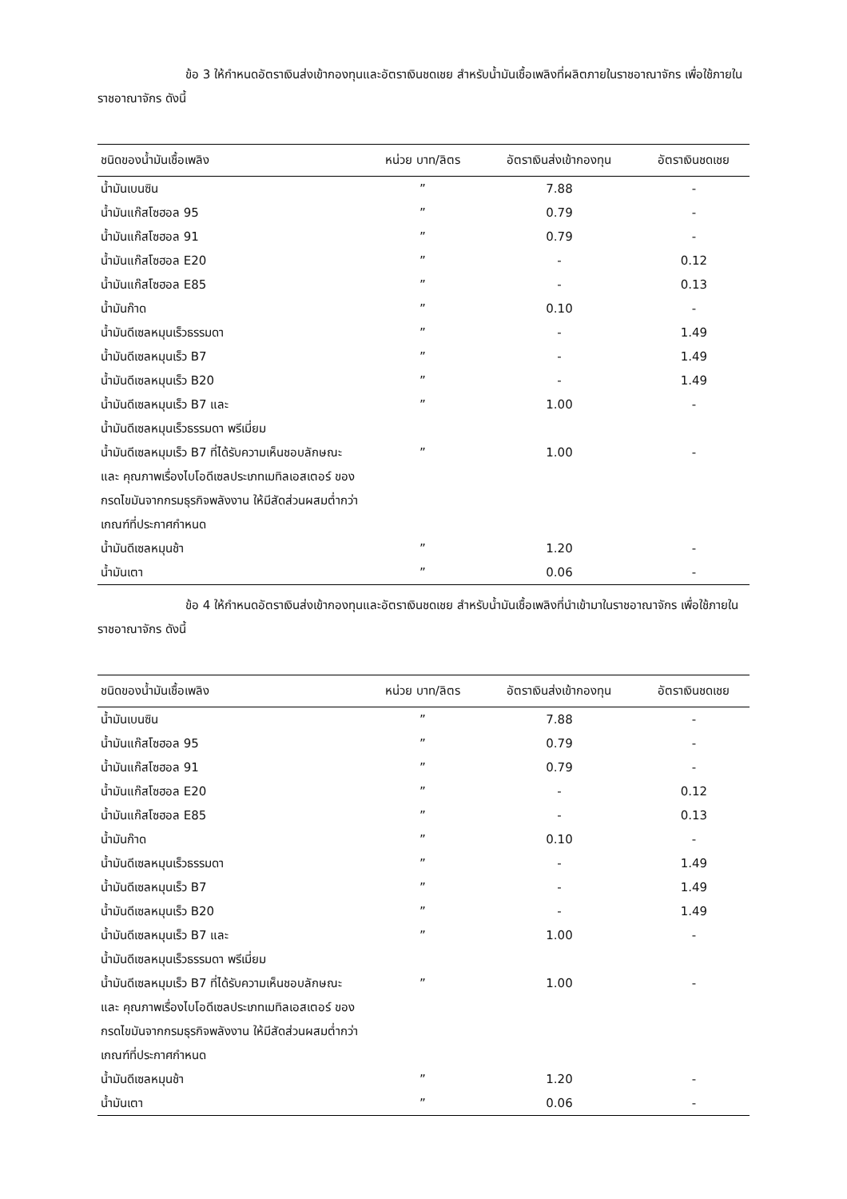ข้อ 3 ให้กำหนดอัตราเงินส่งเข้ากองทุนและอัตราเงินชดเชย สำหรับน้ำมันเชื้อเพลิงที่ผลิตภายในราชอาณาจักร เพื่อใช้ภายในราชอาณาจักร ดังนี้
| ชนิดของน้ำมันเชื้อเพลิง | หน่วย บาท/ลิตร | อัตราเงินส่งเข้ากองทุน | อัตราเงินชดเชย |
| --- | --- | --- | --- |
| น้ำมันเบนซิน | ” | 7.88 | - |
| น้ำมันแก๊สโซฮอล 95 | ” | 0.79 | - |
| น้ำมันแก๊สโซฮอล 91 | ” | 0.79 | - |
| น้ำมันแก๊สโซฮอล E20 | ” | - | 0.12 |
| น้ำมันแก๊สโซฮอล E85 | ” | - | 0.13 |
| น้ำมันก๊าด | ” | 0.10 | - |
| น้ำมันดีเซลหมุนเร็วธรรมดา | ” | - | 1.49 |
| น้ำมันดีเซลหมุนเร็ว B7 | ” | - | 1.49 |
| น้ำมันดีเซลหมุนเร็ว B20 | ” | - | 1.49 |
| น้ำมันดีเซลหมุนเร็ว B7 และ น้ำมันดีเซลหมุนเร็วธรรมดา พรีเมี่ยม | ” | 1.00 | - |
| น้ำมันดีเซลหมุมเร็ว B7 ที่ได้รับความเห็นชอบลักษณะ และ คุณภาพเรื่องไบโอดีเซลประเภทเมทิลเอสเตอร์ ของกรดไขมันจากกรมธุรกิจพลังงาน ให้มีสัดส่วนผสมต่ำกว่าเกณฑ์ที่ประกาศกำหนด | ” | 1.00 | - |
| น้ำมันดีเซลหมุนช้า | ” | 1.20 | - |
| น้ำมันเตา | ” | 0.06 | - |
ข้อ 4 ให้กำหนดอัตราเงินส่งเข้ากองทุนและอัตราเงินชดเชย สำหรับน้ำมันเชื้อเพลิงที่นำเข้ามาในราชอาณาจักร เพื่อใช้ภายในราชอาณาจักร ดังนี้
| ชนิดของน้ำมันเชื้อเพลิง | หน่วย บาท/ลิตร | อัตราเงินส่งเข้ากองทุน | อัตราเงินชดเชย |
| --- | --- | --- | --- |
| น้ำมันเบนซิน | ” | 7.88 | - |
| น้ำมันแก๊สโซฮอล 95 | ” | 0.79 | - |
| น้ำมันแก๊สโซฮอล 91 | ” | 0.79 | - |
| น้ำมันแก๊สโซฮอล E20 | ” | - | 0.12 |
| น้ำมันแก๊สโซฮอล E85 | ” | - | 0.13 |
| น้ำมันก๊าด | ” | 0.10 | - |
| น้ำมันดีเซลหมุนเร็วธรรมดา | ” | - | 1.49 |
| น้ำมันดีเซลหมุนเร็ว B7 | ” | - | 1.49 |
| น้ำมันดีเซลหมุนเร็ว B20 | ” | - | 1.49 |
| น้ำมันดีเซลหมุนเร็ว B7 และ น้ำมันดีเซลหมุนเร็วธรรมดา พรีเมี่ยม | ” | 1.00 | - |
| น้ำมันดีเซลหมุมเร็ว B7 ที่ได้รับความเห็นชอบลักษณะ และ คุณภาพเรื่องไบโอดีเซลประเภทเมทิลเอสเตอร์ ของกรดไขมันจากกรมธุรกิจพลังงาน ให้มีสัดส่วนผสมต่ำกว่าเกณฑ์ที่ประกาศกำหนด | ” | 1.00 | - |
| น้ำมันดีเซลหมุนช้า | ” | 1.20 | - |
| น้ำมันเตา | ” | 0.06 | - |